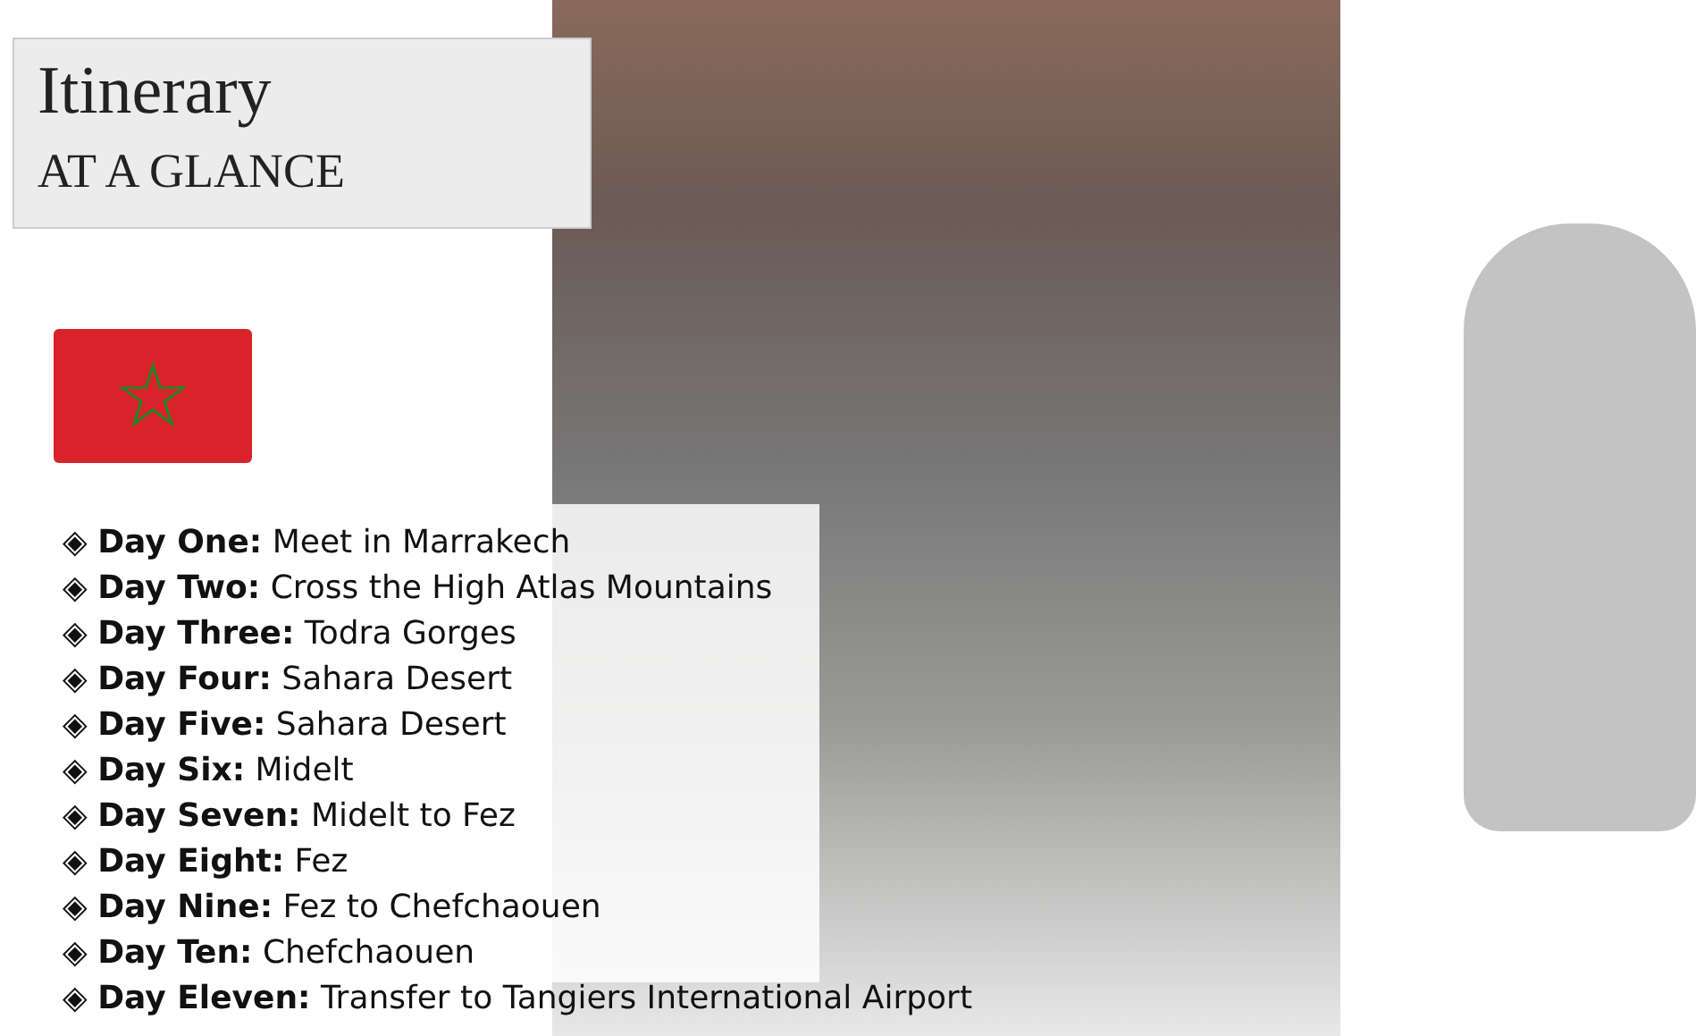Itinerary
AT A GLANCE
☆
◈ Day One: Meet in Marrakech
◈ Day Two: Cross the High Atlas Mountains
◈ Day Three: Todra Gorges
◈ Day Four: Sahara Desert
◈ Day Five: Sahara Desert
◈ Day Six: Midelt
◈ Day Seven: Midelt to Fez
◈ Day Eight: Fez
◈ Day Nine: Fez to Chefchaouen
◈ Day Ten: Chefchaouen
◈ Day Eleven: Transfer to Tangiers International Airport